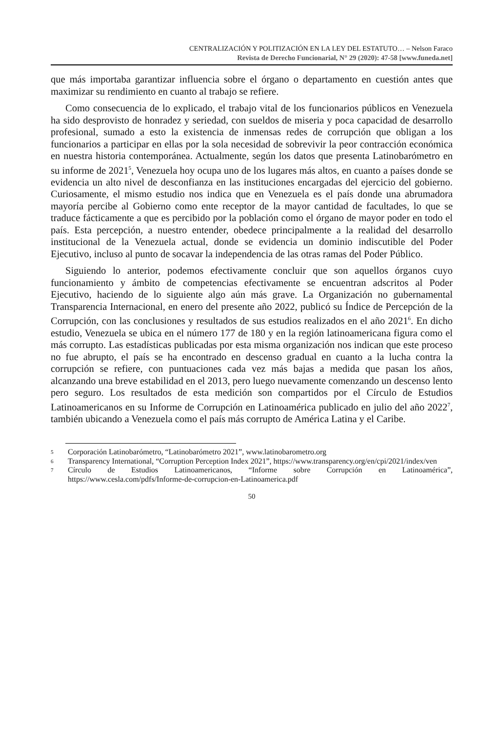CENTRALIZACIÓN Y POLITIZACIÓN EN LA LEY DEL ESTATUTO… – Nelson Faraco
Revista de Derecho Funcionarial, N° 29 (2020): 47-58 [www.funeda.net]
que más importaba garantizar influencia sobre el órgano o departamento en cuestión antes que maximizar su rendimiento en cuanto al trabajo se refiere.
Como consecuencia de lo explicado, el trabajo vital de los funcionarios públicos en Venezuela ha sido desprovisto de honradez y seriedad, con sueldos de miseria y poca capacidad de desarrollo profesional, sumado a esto la existencia de inmensas redes de corrupción que obligan a los funcionarios a participar en ellas por la sola necesidad de sobrevivir la peor contracción económica en nuestra historia contemporánea. Actualmente, según los datos que presenta Latinobarómetro en su informe de 2021<sup>5</sup>, Venezuela hoy ocupa uno de los lugares más altos, en cuanto a países donde se evidencia un alto nivel de desconfianza en las instituciones encargadas del ejercicio del gobierno. Curiosamente, el mismo estudio nos indica que en Venezuela es el país donde una abrumadora mayoría percibe al Gobierno como ente receptor de la mayor cantidad de facultades, lo que se traduce fácticamente a que es percibido por la población como el órgano de mayor poder en todo el país. Esta percepción, a nuestro entender, obedece principalmente a la realidad del desarrollo institucional de la Venezuela actual, donde se evidencia un dominio indiscutible del Poder Ejecutivo, incluso al punto de socavar la independencia de las otras ramas del Poder Público.
Siguiendo lo anterior, podemos efectivamente concluir que son aquellos órganos cuyo funcionamiento y ámbito de competencias efectivamente se encuentran adscritos al Poder Ejecutivo, haciendo de lo siguiente algo aún más grave. La Organización no gubernamental Transparencia Internacional, en enero del presente año 2022, publicó su Índice de Percepción de la Corrupción, con las conclusiones y resultados de sus estudios realizados en el año 2021<sup>6</sup>. En dicho estudio, Venezuela se ubica en el número 177 de 180 y en la región latinoamericana figura como el más corrupto. Las estadísticas publicadas por esta misma organización nos indican que este proceso no fue abrupto, el país se ha encontrado en descenso gradual en cuanto a la lucha contra la corrupción se refiere, con puntuaciones cada vez más bajas a medida que pasan los años, alcanzando una breve estabilidad en el 2013, pero luego nuevamente comenzando un descenso lento pero seguro. Los resultados de esta medición son compartidos por el Círculo de Estudios Latinoamericanos en su Informe de Corrupción en Latinoamérica publicado en julio del año 2022<sup>7</sup>, también ubicando a Venezuela como el país más corrupto de América Latina y el Caribe.
5 Corporación Latinobarómetro, “Latinobarómetro 2021”, www.latinobarometro.org
6 Transparency International, “Corruption Perception Index 2021”, https://www.transparency.org/en/cpi/2021/index/ven
7 Círculo de Estudios Latinoamericanos, “Informe sobre Corrupción en Latinoamérica”, https://www.cesla.com/pdfs/Informe-de-corrupcion-en-Latinoamerica.pdf
50